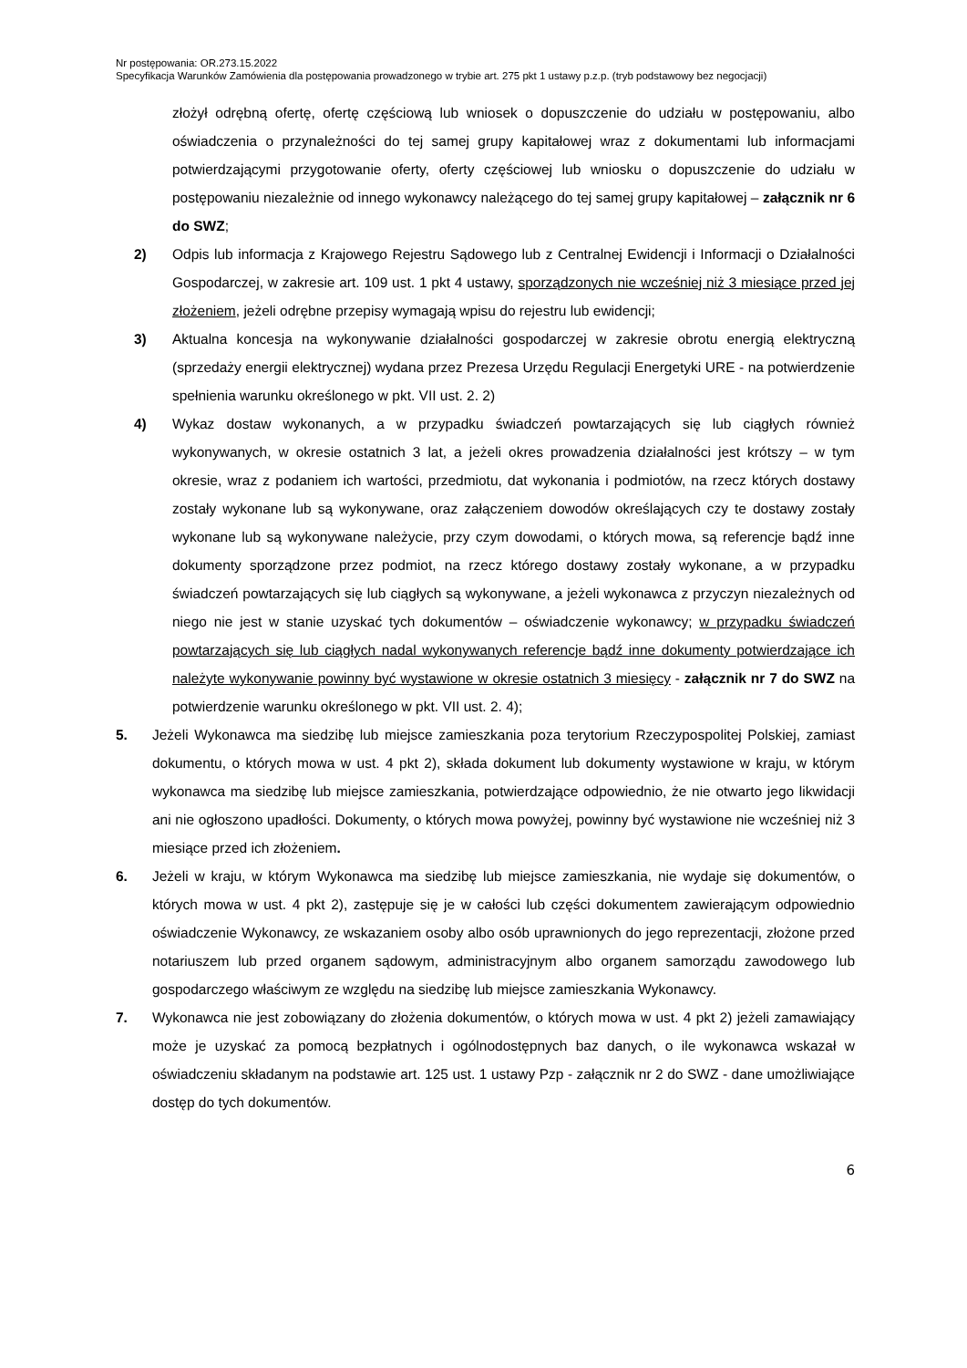Nr postępowania: OR.273.15.2022
Specyfikacja Warunków Zamówienia dla postępowania prowadzonego w trybie art. 275 pkt 1 ustawy p.z.p. (tryb podstawowy bez negocjacji)
złożył odrębną ofertę, ofertę częściową lub wniosek o dopuszczenie do udziału w postępowaniu, albo oświadczenia o przynależności do tej samej grupy kapitałowej wraz z dokumentami lub informacjami potwierdzającymi przygotowanie oferty, oferty częściowej lub wniosku o dopuszczenie do udziału w postępowaniu niezależnie od innego wykonawcy należącego do tej samej grupy kapitałowej – załącznik nr 6 do SWZ;
2) Odpis lub informacja z Krajowego Rejestru Sądowego lub z Centralnej Ewidencji i Informacji o Działalności Gospodarczej, w zakresie art. 109 ust. 1 pkt 4 ustawy, sporządzonych nie wcześniej niż 3 miesiące przed jej złożeniem, jeżeli odrębne przepisy wymagają wpisu do rejestru lub ewidencji;
3) Aktualna koncesja na wykonywanie działalności gospodarczej w zakresie obrotu energią elektryczną (sprzedaży energii elektrycznej) wydana przez Prezesa Urzędu Regulacji Energetyki URE - na potwierdzenie spełnienia warunku określonego w pkt. VII ust. 2. 2)
4) Wykaz dostaw wykonanych, a w przypadku świadczeń powtarzających się lub ciągłych również wykonywanych, w okresie ostatnich 3 lat, a jeżeli okres prowadzenia działalności jest krótszy – w tym okresie, wraz z podaniem ich wartości, przedmiotu, dat wykonania i podmiotów, na rzecz których dostawy zostały wykonane lub są wykonywane, oraz załączeniem dowodów określających czy te dostawy zostały wykonane lub są wykonywane należycie, przy czym dowodami, o których mowa, są referencje bądź inne dokumenty sporządzone przez podmiot, na rzecz którego dostawy zostały wykonane, a w przypadku świadczeń powtarzających się lub ciągłych są wykonywane, a jeżeli wykonawca z przyczyn niezależnych od niego nie jest w stanie uzyskać tych dokumentów – oświadczenie wykonawcy; w przypadku świadczeń powtarzających się lub ciągłych nadal wykonywanych referencje bądź inne dokumenty potwierdzające ich należyte wykonywanie powinny być wystawione w okresie ostatnich 3 miesięcy - załącznik nr 7 do SWZ na potwierdzenie warunku określonego w pkt. VII ust. 2. 4);
5. Jeżeli Wykonawca ma siedzibę lub miejsce zamieszkania poza terytorium Rzeczypospolitej Polskiej, zamiast dokumentu, o których mowa w ust. 4 pkt 2), składa dokument lub dokumenty wystawione w kraju, w którym wykonawca ma siedzibę lub miejsce zamieszkania, potwierdzające odpowiednio, że nie otwarto jego likwidacji ani nie ogłoszono upadłości. Dokumenty, o których mowa powyżej, powinny być wystawione nie wcześniej niż 3 miesiące przed ich złożeniem.
6. Jeżeli w kraju, w którym Wykonawca ma siedzibę lub miejsce zamieszkania, nie wydaje się dokumentów, o których mowa w ust. 4 pkt 2), zastępuje się je w całości lub części dokumentem zawierającym odpowiednio oświadczenie Wykonawcy, ze wskazaniem osoby albo osób uprawnionych do jego reprezentacji, złożone przed notariuszem lub przed organem sądowym, administracyjnym albo organem samorządu zawodowego lub gospodarczego właściwym ze względu na siedzibę lub miejsce zamieszkania Wykonawcy.
7. Wykonawca nie jest zobowiązany do złożenia dokumentów, o których mowa w ust. 4 pkt 2) jeżeli zamawiający może je uzyskać za pomocą bezpłatnych i ogólnodostępnych baz danych, o ile wykonawca wskazał w oświadczeniu składanym na podstawie art. 125 ust. 1 ustawy Pzp - załącznik nr 2 do SWZ - dane umożliwiające dostęp do tych dokumentów.
6